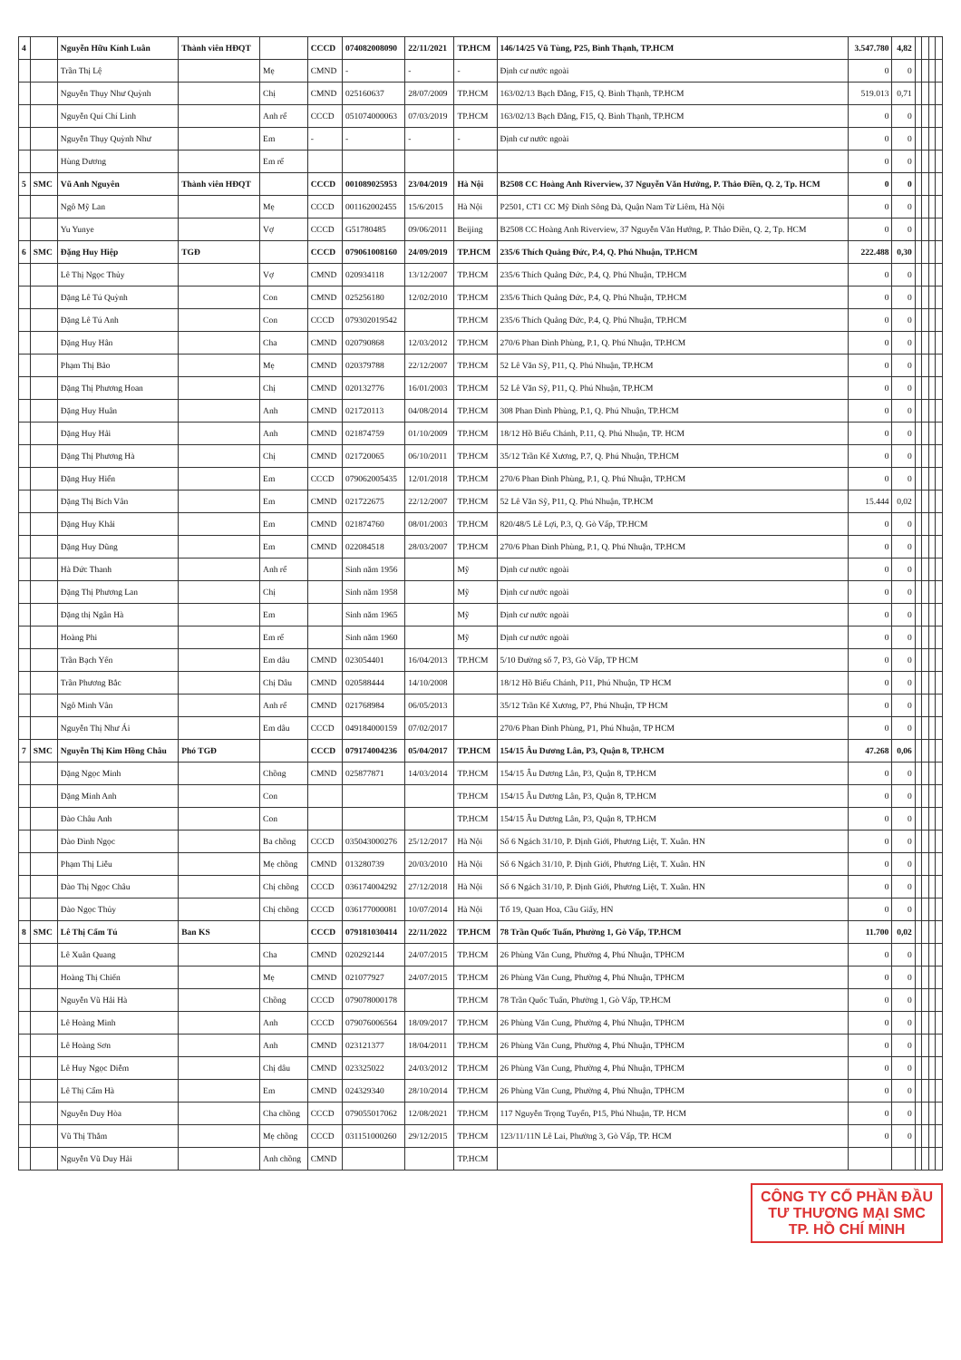| 4 | | Nguyễn Hữu Kính Luân | Thành viên HĐQT | | CCCD | 074082008090 | 22/11/2021 | TP.HCM | 146/14/25 Vũ Tùng, P25, Bình Thạnh, TP.HCM | 3.547.780 | 4,82 | | | | |
| | | Trần Thị Lệ | | Mẹ | CMND | - | - | - | Định cư nước ngoài | 0 | 0 | | | | |
| | | Nguyễn Thụy Như Quỳnh | | Chị | CMND | 025160637 | 28/07/2009 | TP.HCM | 163/02/13 Bạch Đằng, F15, Q. Bình Thạnh, TP.HCM | 519.013 | 0,71 | | | | |
| | | Nguyễn Quí Chí Linh | | Anh rể | CCCD | 051074000063 | 07/03/2019 | TP.HCM | 163/02/13 Bạch Đằng, F15, Q. Bình Thạnh, TP.HCM | 0 | 0 | | | | |
| | | Nguyễn Thụy Quỳnh Như | | Em | - | - | - | - | Định cư nước ngoài | 0 | 0 | | | | |
| | | Hùng Dương | | Em rể | | | | | | 0 | 0 | | | | |
| 5 | SMC | Vũ Anh Nguyên | Thành viên HĐQT | | CCCD | 001089025953 | 23/04/2019 | Hà Nội | B2508 CC Hoàng Anh Riverview, 37 Nguyễn Văn Hưởng, P. Thảo Điền, Q. 2, Tp. HCM | 0 | 0 | | | | |
| | | Ngô Mỹ Lan | | Mẹ | CCCD | 001162002455 | 15/6/2015 | Hà Nội | P2501, CT1 CC Mỹ Đình Sông Đà, Quận Nam Từ Liêm, Hà Nội | 0 | 0 | | | | |
| | | Yu Yunye | | Vợ | CCCD | G51780485 | 09/06/2011 | Beijing | B2508 CC Hoàng Anh Riverview, 37 Nguyễn Văn Hưởng, P. Thảo Điền, Q. 2, Tp. HCM | 0 | 0 | | | | |
| 6 | SMC | Đặng Huy Hiệp | TGĐ | | CCCD | 079061008160 | 24/09/2019 | TP.HCM | 235/6 Thích Quảng Đức, P.4, Q. Phú Nhuận, TP.HCM | 222.488 | 0,30 | | | | |
| | | Lê Thị Ngọc Thủy | | Vợ | CMND | 020934118 | 13/12/2007 | TP.HCM | 235/6 Thích Quảng Đức, P.4, Q. Phú Nhuận, TP.HCM | 0 | 0 | | | | |
| | | Đặng Lê Tú Quỳnh | | Con | CMND | 025256180 | 12/02/2010 | TP.HCM | 235/6 Thích Quảng Đức, P.4, Q. Phú Nhuận, TP.HCM | 0 | 0 | | | | |
| | | Đặng Lê Tú Anh | | Con | CCCD | 079302019542 | | TP.HCM | 235/6 Thích Quảng Đức, P.4, Q. Phú Nhuận, TP.HCM | 0 | 0 | | | | |
| | | Đặng Huy Hân | | Cha | CMND | 020790868 | 12/03/2012 | TP.HCM | 270/6 Phan Đình Phùng, P.1, Q. Phú Nhuận, TP.HCM | 0 | 0 | | | | |
| | | Phạm Thị Bảo | | Mẹ | CMND | 020379788 | 22/12/2007 | TP.HCM | 52 Lê Văn Sỹ, P11, Q. Phú Nhuận, TP.HCM | 0 | 0 | | | | |
| | | Đặng Thị Phương Hoan | | Chị | CMND | 020132776 | 16/01/2003 | TP.HCM | 52 Lê Văn Sỹ, P11, Q. Phú Nhuận, TP.HCM | 0 | 0 | | | | |
| | | Đặng Huy Huân | | Anh | CMND | 021720113 | 04/08/2014 | TP.HCM | 308 Phan Đình Phùng, P.1, Q. Phú Nhuận, TP.HCM | 0 | 0 | | | | |
| | | Đặng Huy Hải | | Anh | CMND | 021874759 | 01/10/2009 | TP.HCM | 18/12 Hồ Biểu Chánh, P.11, Q. Phú Nhuận, TP. HCM | 0 | 0 | | | | |
| | | Đặng Thị Phương Hà | | Chị | CMND | 021720065 | 06/10/2011 | TP.HCM | 35/12 Trần Kế Xương, P.7, Q. Phú Nhuận, TP.HCM | 0 | 0 | | | | |
| | | Đặng Huy Hiển | | Em | CCCD | 079062005435 | 12/01/2018 | TP.HCM | 270/6 Phan Đình Phùng, P.1, Q. Phú Nhuận, TP.HCM | 0 | 0 | | | | |
| | | Đặng Thị Bích Vân | | Em | CMND | 021722675 | 22/12/2007 | TP.HCM | 52 Lê Văn Sỹ, P11, Q. Phú Nhuận, TP.HCM | 15.444 | 0,02 | | | | |
| | | Đặng Huy Khải | | Em | CMND | 021874760 | 08/01/2003 | TP.HCM | 820/48/5 Lê Lợi, P.3, Q. Gò Vấp, TP.HCM | 0 | 0 | | | | |
| | | Đặng Huy Dũng | | Em | CMND | 022084518 | 28/03/2007 | TP.HCM | 270/6 Phan Đình Phùng, P.1, Q. Phú Nhuận, TP.HCM | 0 | 0 | | | | |
| | | Hà Đức Thanh | | Anh rể | | Sinh năm 1956 | | Mỹ | Định cư nước ngoài | 0 | 0 | | | | |
| | | Đặng Thị Phương Lan | | Chị | | Sinh năm 1958 | | Mỹ | Định cư nước ngoài | 0 | 0 | | | | |
| | | Đặng thị Ngân Hà | | Em | | Sinh năm 1965 | | Mỹ | Định cư nước ngoài | 0 | 0 | | | | |
| | | Hoàng Phi | | Em rể | | Sinh năm 1960 | | Mỹ | Định cư nước ngoài | 0 | 0 | | | | |
| | | Trần Bạch Yến | | Em dâu | CMND | 023054401 | 16/04/2013 | TP.HCM | 5/10 Đường số 7, P3, Gò Vấp, TP HCM | 0 | 0 | | | | |
| | | Trần Phương Bắc | | Chị Dâu | CMND | 020588444 | 14/10/2008 | | 18/12 Hồ Biểu Chánh, P11, Phú Nhuận, TP HCM | 0 | 0 | | | | |
| | | Ngô Minh Vân | | Anh rể | CMND | 021768984 | 06/05/2013 | | 35/12 Trần Kế Xương, P7, Phú Nhuận, TP HCM | 0 | 0 | | | | |
| | | Nguyễn Thị Như Ái | | Em dâu | CCCD | 049184000159 | 07/02/2017 | | 270/6 Phan Đình Phùng, P1, Phú Nhuận, TP HCM | 0 | 0 | | | | |
| 7 | SMC | Nguyễn Thị Kim Hồng Châu | Phó TGĐ | | CCCD | 079174004236 | 05/04/2017 | TP.HCM | 154/15 Âu Dương Lân, P3, Quận 8, TP.HCM | 47.268 | 0,06 | | | | |
| | | Đặng Ngọc Minh | | Chồng | CMND | 025877871 | 14/03/2014 | TP.HCM | 154/15 Âu Dương Lân, P3, Quận 8, TP.HCM | 0 | 0 | | | | |
| | | Đặng Minh Anh | | Con | | | | TP.HCM | 154/15 Âu Dương Lân, P3, Quận 8, TP.HCM | 0 | 0 | | | | |
| | | Đào Châu Anh | | Con | | | | TP.HCM | 154/15 Âu Dương Lân, P3, Quận 8, TP.HCM | 0 | 0 | | | | |
| | | Đào Đình Ngọc | | Ba chồng | CCCD | 035043000276 | 25/12/2017 | Hà Nội | Số 6 Ngách 31/10, P. Định Giới, Phương Liệt, T. Xuân. HN | 0 | 0 | | | | |
| | | Phạm Thị Liễu | | Mẹ chồng | CMND | 013280739 | 20/03/2010 | Hà Nội | Số 6 Ngách 31/10, P. Định Giới, Phương Liệt, T. Xuân. HN | 0 | 0 | | | | |
| | | Đào Thị Ngọc Châu | | Chị chồng | CCCD | 036174004292 | 27/12/2018 | Hà Nội | Số 6 Ngách 31/10, P. Định Giới, Phương Liệt, T. Xuân. HN | 0 | 0 | | | | |
| | | Đào Ngọc Thủy | | Chị chồng | CCCD | 036177000081 | 10/07/2014 | Hà Nội | Tổ 19, Quan Hoa, Cầu Giấy, HN | 0 | 0 | | | | |
| 8 | SMC | Lê Thị Cẩm Tú | Ban KS | | CCCD | 079181030414 | 22/11/2022 | TP.HCM | 78 Trần Quốc Tuấn, Phường 1, Gò Vấp, TP.HCM | 11.700 | 0,02 | | | | |
| | | Lê Xuân Quang | | Cha | CMND | 020292144 | 24/07/2015 | TP.HCM | 26 Phùng Văn Cung, Phường 4, Phú Nhuận, TPHCM | 0 | 0 | | | | |
| | | Hoàng Thị Chiến | | Mẹ | CMND | 021077927 | 24/07/2015 | TP.HCM | 26 Phùng Văn Cung, Phường 4, Phú Nhuận, TPHCM | 0 | 0 | | | | |
| | | Nguyễn Vũ Hải Hà | | Chồng | CCCD | 079078000178 | | TP.HCM | 78 Trần Quốc Tuấn, Phường 1, Gò Vấp, TP.HCM | 0 | 0 | | | | |
| | | Lê Hoàng Minh | | Anh | CCCD | 079076006564 | 18/09/2017 | TP.HCM | 26 Phùng Văn Cung, Phường 4, Phú Nhuận, TPHCM | 0 | 0 | | | | |
| | | Lê Hoàng Sơn | | Anh | CMND | 023121377 | 18/04/2011 | TP.HCM | 26 Phùng Văn Cung, Phường 4, Phú Nhuận, TPHCM | 0 | 0 | | | | |
| | | Lê Huy Ngọc Diễm | | Chị dâu | CMND | 023325022 | 24/03/2012 | TP.HCM | 26 Phùng Văn Cung, Phường 4, Phú Nhuận, TPHCM | 0 | 0 | | | | |
| | | Lê Thị Cẩm Hà | | Em | CMND | 024329340 | 28/10/2014 | TP.HCM | 26 Phùng Văn Cung, Phường 4, Phú Nhuận, TPHCM | 0 | 0 | | | | |
| | | Nguyễn Duy Hòa | | Cha chồng | CCCD | 079055017062 | 12/08/2021 | TP.HCM | 117 Nguyễn Trọng Tuyển, P15, Phú Nhuận, TP. HCM | 0 | 0 | | | | |
| | | Vũ Thị Thắm | | Mẹ chồng | CCCD | 031151000260 | 29/12/2015 | TP.HCM | 123/11/11N Lê Lai, Phường 3, Gò Vấp, TP. HCM | 0 | 0 | | | | |
| | | Nguyễn Vũ Duy Hải | | Anh chồng | CMND | | | TP.HCM | | | | | | | |
CÔNG TY CỔ PHẦN ĐẦU TƯ THƯƠNG MẠI SMC TP. HỒ CHÍ MINH